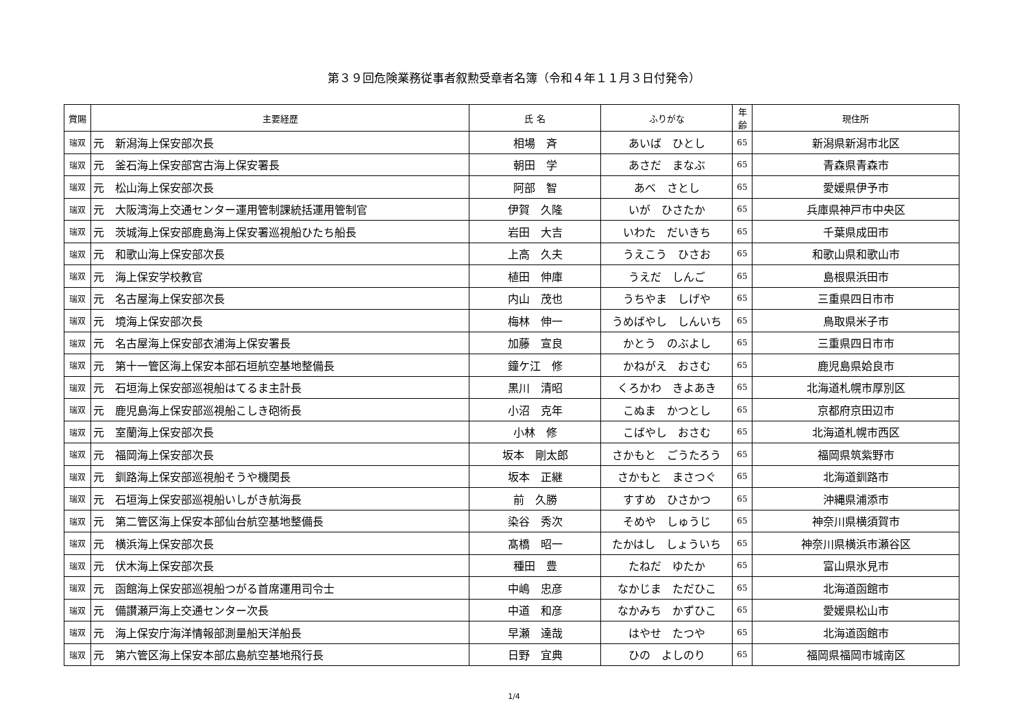第３９回危険業務従事者叙勲受章者名簿（令和４年１１月３日付発令）
| 賞賜 | 主要経歴 | 氏 名 | ふりがな | 年齢 | 現住所 |
| --- | --- | --- | --- | --- | --- |
| 瑞双 | 元 新潟海上保安部次長 | 相場 斉 | あいば ひとし | 65 | 新潟県新潟市北区 |
| 瑞双 | 元 釜石海上保安部宮古海上保安署長 | 朝田 学 | あさだ まなぶ | 65 | 青森県青森市 |
| 瑞双 | 元 松山海上保安部次長 | 阿部 智 | あべ さとし | 65 | 愛媛県伊予市 |
| 瑞双 | 元 大阪湾海上交通センター運用管制課統括運用管制官 | 伊賀 久隆 | いが ひさたか | 65 | 兵庫県神戸市中央区 |
| 瑞双 | 元 茨城海上保安部鹿島海上保安署巡視船ひたち船長 | 岩田 大吉 | いわた だいきち | 65 | 千葉県成田市 |
| 瑞双 | 元 和歌山海上保安部次長 | 上高 久夫 | うえこう ひさお | 65 | 和歌山県和歌山市 |
| 瑞双 | 元 海上保安学校教官 | 植田 伸庫 | うえだ しんご | 65 | 島根県浜田市 |
| 瑞双 | 元 名古屋海上保安部次長 | 内山 茂也 | うちやま しげや | 65 | 三重県四日市市 |
| 瑞双 | 元 境海上保安部次長 | 梅林 伸一 | うめばやし しんいち | 65 | 鳥取県米子市 |
| 瑞双 | 元 名古屋海上保安部衣浦海上保安署長 | 加藤 宣良 | かとう のぶよし | 65 | 三重県四日市市 |
| 瑞双 | 元 第十一管区海上保安本部石垣航空基地整備長 | 鐘ケ江 修 | かねがえ おさむ | 65 | 鹿児島県姶良市 |
| 瑞双 | 元 石垣海上保安部巡視船はてるま主計長 | 黒川 清昭 | くろかわ きよあき | 65 | 北海道札幌市厚別区 |
| 瑞双 | 元 鹿児島海上保安部巡視船こしき砲術長 | 小沼 克年 | こぬま かつとし | 65 | 京都府京田辺市 |
| 瑞双 | 元 室蘭海上保安部次長 | 小林 修 | こばやし おさむ | 65 | 北海道札幌市西区 |
| 瑞双 | 元 福岡海上保安部次長 | 坂本 剛太郎 | さかもと ごうたろう | 65 | 福岡県筑紫野市 |
| 瑞双 | 元 釧路海上保安部巡視船そうや機関長 | 坂本 正継 | さかもと まさつぐ | 65 | 北海道釧路市 |
| 瑞双 | 元 石垣海上保安部巡視船いしがき航海長 | 前 久勝 | すすめ ひさかつ | 65 | 沖縄県浦添市 |
| 瑞双 | 元 第二管区海上保安本部仙台航空基地整備長 | 染谷 秀次 | そめや しゅうじ | 65 | 神奈川県横須賀市 |
| 瑞双 | 元 横浜海上保安部次長 | 髙橋 昭一 | たかはし しょういち | 65 | 神奈川県横浜市瀬谷区 |
| 瑞双 | 元 伏木海上保安部次長 | 種田 豊 | たねだ ゆたか | 65 | 富山県氷見市 |
| 瑞双 | 元 函館海上保安部巡視船つがる首席運用司令士 | 中嶋 忠彦 | なかじま ただひこ | 65 | 北海道函館市 |
| 瑞双 | 元 備讃瀬戸海上交通センター次長 | 中道 和彦 | なかみち かずひこ | 65 | 愛媛県松山市 |
| 瑞双 | 元 海上保安庁海洋情報部測量船天洋船長 | 早瀬 達哉 | はやせ たつや | 65 | 北海道函館市 |
| 瑞双 | 元 第六管区海上保安本部広島航空基地飛行長 | 日野 宜典 | ひの よしのり | 65 | 福岡県福岡市城南区 |
1/4